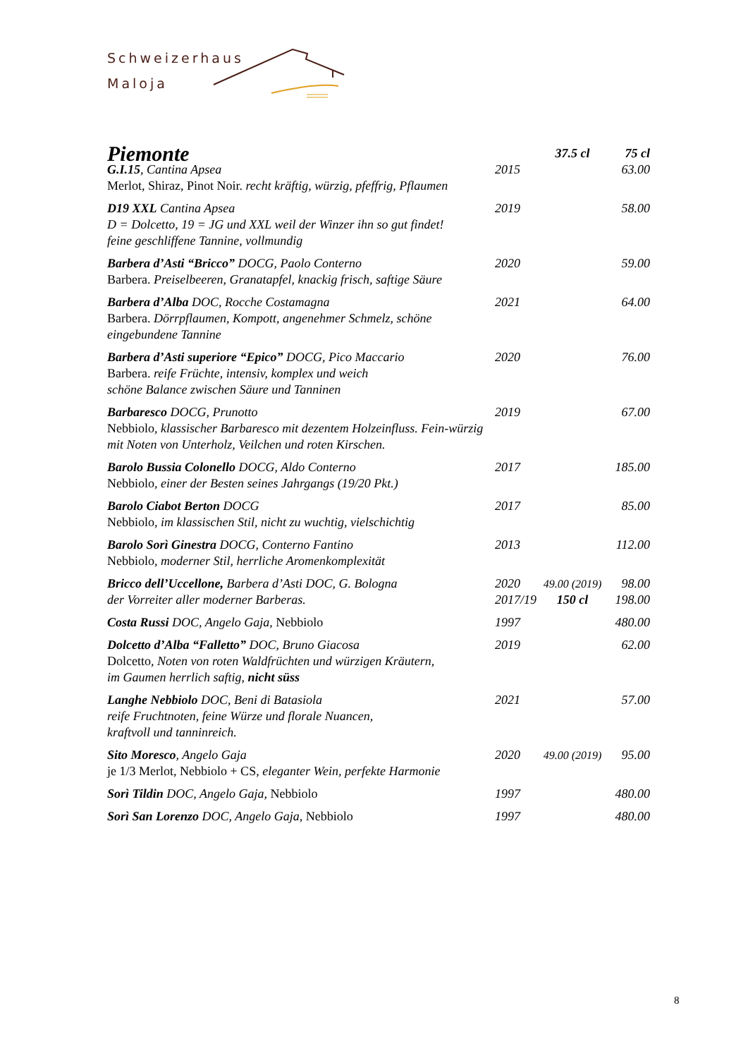Schweizerhaus
Maloja
| Piemonte | | 37.5 cl | 75 cl |
| G.I.15 , Cantina Apsea Merlot, Shiraz, Pinot Noir. recht kräftig, würzig, pfeffrig, Pflaumen | 2015 | | 63.00 |
| D19 XXL Cantina Apsea D = Dolcetto, 19 = JG und XXL weil der Winzer ihn so gut findet! feine geschliffene Tannine, vollmundig | 2019 | | 58.00 |
| Barbera d’Asti “Bricco” DOCG, Paolo Conterno Barbera. Preiselbeeren, Granatapfel, knackig frisch, saftige Säure | 2020 | | 59.00 |
| Barbera d’Alba DOC, Rocche Costamagna Barbera. Dörrpflaumen, Kompott, angenehmer Schmelz, schöne eingebundene Tannine | 2021 | | 64.00 |
| Barbera d’Asti superiore “Epico” DOCG, Pico Maccario Barbera. reife Früchte, intensiv, komplex und weich schöne Balance zwischen Säure und Tanninen | 2020 | | 76.00 |
| Barbaresco DOCG, Prunotto Nebbiolo , klassischer Barbaresco mit dezentem Holzeinfluss. Fein-würzig mit Noten von Unterholz, Veilchen und roten Kirschen. | 2019 | | 67.00 |
| Barolo Bussia Colonello DOCG, Aldo Conterno Nebbiolo , einer der Besten seines Jahrgangs (19/20 Pkt.) | 2017 | | 185.00 |
| Barolo Ciabot Berton DOCG Nebbiolo , im klassischen Stil, nicht zu wuchtig, vielschichtig | 2017 | | 85.00 |
| Barolo Sorì Ginestra DOCG, Conterno Fantino Nebbiolo , moderner Stil, herrliche Aromenkomplexität | 2013 | | 112.00 |
| Bricco dell’Uccellone, Barbera d’Asti DOC, G. Bologna der Vorreiter aller moderner Barberas. | 2020 2017/19 | 49.00 (2019) 150 cl | 98.00 198.00 |
| Costa Russi DOC, Angelo Gaja, Nebbiolo | 1997 | | 480.00 |
| Dolcetto d’Alba “Falletto” DOC, Bruno Giacosa Dolcetto , Noten von roten Waldfrüchten und würzigen Kräutern, im Gaumen herrlich saftig, nicht süss | 2019 | | 62.00 |
| Langhe Nebbiolo DOC, Beni di Batasiola reife Fruchtnoten, feine Würze und florale Nuancen, kraftvoll und tanninreich. | 2021 | | 57.00 |
| Sito Moresco , Angelo Gaja je 1/3 Merlot, Nebbiolo + CS , eleganter Wein, perfekte Harmonie | 2020 | 49.00 (2019) | 95.00 |
| Sorì Tildin DOC, Angelo Gaja, Nebbiolo | 1997 | | 480.00 |
| Sorì San Lorenzo DOC, Angelo Gaja, Nebbiolo | 1997 | | 480.00 |
8